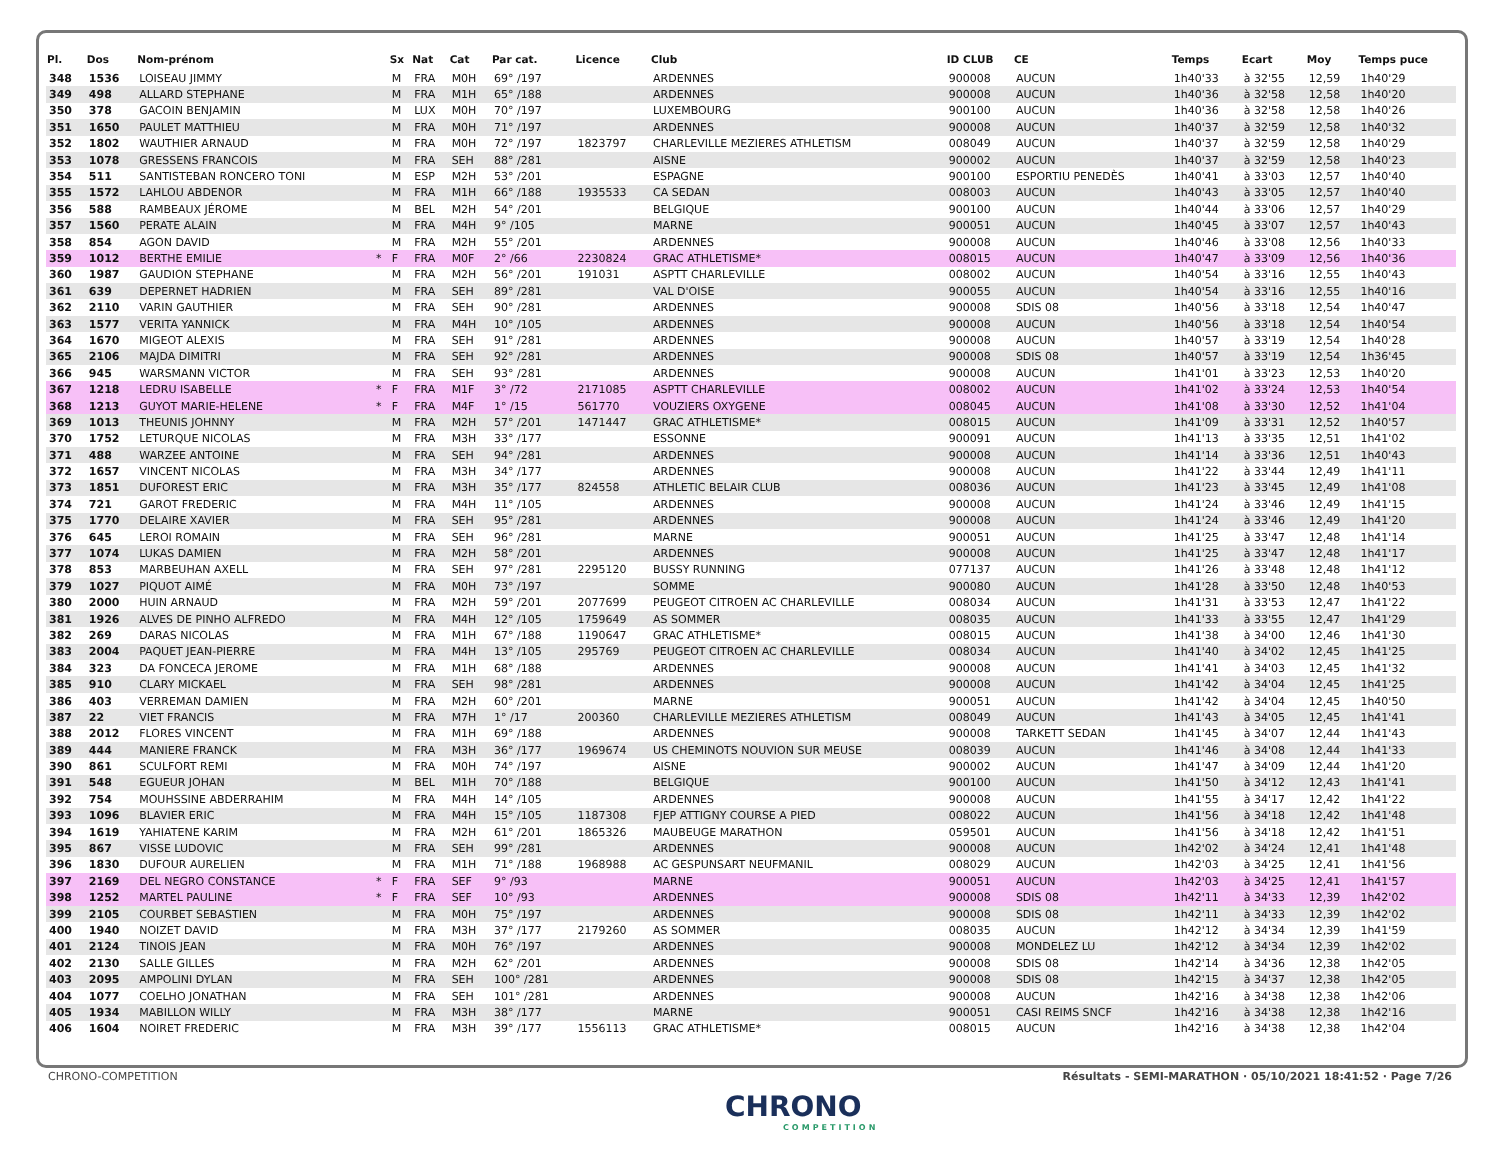| Pl. | Dos | Nom-prénom | | Sx | Nat | Cat | Par cat. | Licence | Club | ID CLUB | CE | Temps | Ecart | Moy | Temps puce |
| --- | --- | --- | --- | --- | --- | --- | --- | --- | --- | --- | --- | --- | --- | --- | --- |
| 348 | 1536 | LOISEAU JIMMY | | M | FRA | M0H | 69° /197 | | ARDENNES | 900008 | AUCUN | 1h40'33 | à 32'55 | 12,59 | 1h40'29 |
| 349 | 498 | ALLARD STEPHANE | | M | FRA | M1H | 65° /188 | | ARDENNES | 900008 | AUCUN | 1h40'36 | à 32'58 | 12,58 | 1h40'20 |
| 350 | 378 | GACOIN BENJAMIN | | M | LUX | M0H | 70° /197 | | LUXEMBOURG | 900100 | AUCUN | 1h40'36 | à 32'58 | 12,58 | 1h40'26 |
| 351 | 1650 | PAULET MATTHIEU | | M | FRA | M0H | 71° /197 | | ARDENNES | 900008 | AUCUN | 1h40'37 | à 32'59 | 12,58 | 1h40'32 |
| 352 | 1802 | WAUTHIER ARNAUD | | M | FRA | M0H | 72° /197 | 1823797 | CHARLEVILLE MEZIERES ATHLETISM | 008049 | AUCUN | 1h40'37 | à 32'59 | 12,58 | 1h40'29 |
| 353 | 1078 | GRESSENS FRANCOIS | | M | FRA | SEH | 88° /281 | | AISNE | 900002 | AUCUN | 1h40'37 | à 32'59 | 12,58 | 1h40'23 |
| 354 | 511 | SANTISTEBAN RONCERO TONI | | M | ESP | M2H | 53° /201 | | ESPAGNE | 900100 | ESPORTIU PENEDÈS | 1h40'41 | à 33'03 | 12,57 | 1h40'40 |
| 355 | 1572 | LAHLOU ABDENOR | | M | FRA | M1H | 66° /188 | 1935533 | CA SEDAN | 008003 | AUCUN | 1h40'43 | à 33'05 | 12,57 | 1h40'40 |
| 356 | 588 | RAMBEAUX JÉROME | | M | BEL | M2H | 54° /201 | | BELGIQUE | 900100 | AUCUN | 1h40'44 | à 33'06 | 12,57 | 1h40'29 |
| 357 | 1560 | PERATE ALAIN | | M | FRA | M4H | 9° /105 | | MARNE | 900051 | AUCUN | 1h40'45 | à 33'07 | 12,57 | 1h40'43 |
| 358 | 854 | AGON DAVID | | M | FRA | M2H | 55° /201 | | ARDENNES | 900008 | AUCUN | 1h40'46 | à 33'08 | 12,56 | 1h40'33 |
| 359 | 1012 | BERTHE EMILIE | * | F | FRA | M0F | 2° /66 | 2230824 | GRAC ATHLETISME* | 008015 | AUCUN | 1h40'47 | à 33'09 | 12,56 | 1h40'36 |
| 360 | 1987 | GAUDION STEPHANE | | M | FRA | M2H | 56° /201 | 191031 | ASPTT CHARLEVILLE | 008002 | AUCUN | 1h40'54 | à 33'16 | 12,55 | 1h40'43 |
| 361 | 639 | DEPERNET HADRIEN | | M | FRA | SEH | 89° /281 | | VAL D'OISE | 900055 | AUCUN | 1h40'54 | à 33'16 | 12,55 | 1h40'16 |
| 362 | 2110 | VARIN GAUTHIER | | M | FRA | SEH | 90° /281 | | ARDENNES | 900008 | SDIS 08 | 1h40'56 | à 33'18 | 12,54 | 1h40'47 |
| 363 | 1577 | VERITA YANNICK | | M | FRA | M4H | 10° /105 | | ARDENNES | 900008 | AUCUN | 1h40'56 | à 33'18 | 12,54 | 1h40'54 |
| 364 | 1670 | MIGEOT ALEXIS | | M | FRA | SEH | 91° /281 | | ARDENNES | 900008 | AUCUN | 1h40'57 | à 33'19 | 12,54 | 1h40'28 |
| 365 | 2106 | MAJDA DIMITRI | | M | FRA | SEH | 92° /281 | | ARDENNES | 900008 | SDIS 08 | 1h40'57 | à 33'19 | 12,54 | 1h36'45 |
| 366 | 945 | WARSMANN VICTOR | | M | FRA | SEH | 93° /281 | | ARDENNES | 900008 | AUCUN | 1h41'01 | à 33'23 | 12,53 | 1h40'20 |
| 367 | 1218 | LEDRU ISABELLE | * | F | FRA | M1F | 3° /72 | 2171085 | ASPTT CHARLEVILLE | 008002 | AUCUN | 1h41'02 | à 33'24 | 12,53 | 1h40'54 |
| 368 | 1213 | GUYOT MARIE-HELENE | * | F | FRA | M4F | 1° /15 | 561770 | VOUZIERS OXYGENE | 008045 | AUCUN | 1h41'08 | à 33'30 | 12,52 | 1h41'04 |
| 369 | 1013 | THEUNIS JOHNNY | | M | FRA | M2H | 57° /201 | 1471447 | GRAC ATHLETISME* | 008015 | AUCUN | 1h41'09 | à 33'31 | 12,52 | 1h40'57 |
| 370 | 1752 | LETURQUE NICOLAS | | M | FRA | M3H | 33° /177 | | ESSONNE | 900091 | AUCUN | 1h41'13 | à 33'35 | 12,51 | 1h41'02 |
| 371 | 488 | WARZEE ANTOINE | | M | FRA | SEH | 94° /281 | | ARDENNES | 900008 | AUCUN | 1h41'14 | à 33'36 | 12,51 | 1h40'43 |
| 372 | 1657 | VINCENT NICOLAS | | M | FRA | M3H | 34° /177 | | ARDENNES | 900008 | AUCUN | 1h41'22 | à 33'44 | 12,49 | 1h41'11 |
| 373 | 1851 | DUFOREST ERIC | | M | FRA | M3H | 35° /177 | 824558 | ATHLETIC BELAIR CLUB | 008036 | AUCUN | 1h41'23 | à 33'45 | 12,49 | 1h41'08 |
| 374 | 721 | GAROT FREDERIC | | M | FRA | M4H | 11° /105 | | ARDENNES | 900008 | AUCUN | 1h41'24 | à 33'46 | 12,49 | 1h41'15 |
| 375 | 1770 | DELAIRE XAVIER | | M | FRA | SEH | 95° /281 | | ARDENNES | 900008 | AUCUN | 1h41'24 | à 33'46 | 12,49 | 1h41'20 |
| 376 | 645 | LEROI ROMAIN | | M | FRA | SEH | 96° /281 | | MARNE | 900051 | AUCUN | 1h41'25 | à 33'47 | 12,48 | 1h41'14 |
| 377 | 1074 | LUKAS DAMIEN | | M | FRA | M2H | 58° /201 | | ARDENNES | 900008 | AUCUN | 1h41'25 | à 33'47 | 12,48 | 1h41'17 |
| 378 | 853 | MARBEUHAN AXELL | | M | FRA | SEH | 97° /281 | 2295120 | BUSSY RUNNING | 077137 | AUCUN | 1h41'26 | à 33'48 | 12,48 | 1h41'12 |
| 379 | 1027 | PIQUOT AIMÉ | | M | FRA | M0H | 73° /197 | | SOMME | 900080 | AUCUN | 1h41'28 | à 33'50 | 12,48 | 1h40'53 |
| 380 | 2000 | HUIN ARNAUD | | M | FRA | M2H | 59° /201 | 2077699 | PEUGEOT CITROEN AC CHARLEVILLE | 008034 | AUCUN | 1h41'31 | à 33'53 | 12,47 | 1h41'22 |
| 381 | 1926 | ALVES DE PINHO ALFREDO | | M | FRA | M4H | 12° /105 | 1759649 | AS SOMMER | 008035 | AUCUN | 1h41'33 | à 33'55 | 12,47 | 1h41'29 |
| 382 | 269 | DARAS NICOLAS | | M | FRA | M1H | 67° /188 | 1190647 | GRAC ATHLETISME* | 008015 | AUCUN | 1h41'38 | à 34'00 | 12,46 | 1h41'30 |
| 383 | 2004 | PAQUET JEAN-PIERRE | | M | FRA | M4H | 13° /105 | 295769 | PEUGEOT CITROEN AC CHARLEVILLE | 008034 | AUCUN | 1h41'40 | à 34'02 | 12,45 | 1h41'25 |
| 384 | 323 | DA FONCECA JEROME | | M | FRA | M1H | 68° /188 | | ARDENNES | 900008 | AUCUN | 1h41'41 | à 34'03 | 12,45 | 1h41'32 |
| 385 | 910 | CLARY MICKAEL | | M | FRA | SEH | 98° /281 | | ARDENNES | 900008 | AUCUN | 1h41'42 | à 34'04 | 12,45 | 1h41'25 |
| 386 | 403 | VERREMAN DAMIEN | | M | FRA | M2H | 60° /201 | | MARNE | 900051 | AUCUN | 1h41'42 | à 34'04 | 12,45 | 1h40'50 |
| 387 | 22 | VIET FRANCIS | | M | FRA | M7H | 1° /17 | 200360 | CHARLEVILLE MEZIERES ATHLETISM | 008049 | AUCUN | 1h41'43 | à 34'05 | 12,45 | 1h41'41 |
| 388 | 2012 | FLORES VINCENT | | M | FRA | M1H | 69° /188 | | ARDENNES | 900008 | TARKETT SEDAN | 1h41'45 | à 34'07 | 12,44 | 1h41'43 |
| 389 | 444 | MANIERE FRANCK | | M | FRA | M3H | 36° /177 | 1969674 | US CHEMINOTS NOUVION SUR MEUSE | 008039 | AUCUN | 1h41'46 | à 34'08 | 12,44 | 1h41'33 |
| 390 | 861 | SCULFORT REMI | | M | FRA | M0H | 74° /197 | | AISNE | 900002 | AUCUN | 1h41'47 | à 34'09 | 12,44 | 1h41'20 |
| 391 | 548 | EGUEUR JOHAN | | M | BEL | M1H | 70° /188 | | BELGIQUE | 900100 | AUCUN | 1h41'50 | à 34'12 | 12,43 | 1h41'41 |
| 392 | 754 | MOUHSSINE ABDERRAHIM | | M | FRA | M4H | 14° /105 | | ARDENNES | 900008 | AUCUN | 1h41'55 | à 34'17 | 12,42 | 1h41'22 |
| 393 | 1096 | BLAVIER ERIC | | M | FRA | M4H | 15° /105 | 1187308 | FJEP ATTIGNY COURSE A PIED | 008022 | AUCUN | 1h41'56 | à 34'18 | 12,42 | 1h41'48 |
| 394 | 1619 | YAHIATENE KARIM | | M | FRA | M2H | 61° /201 | 1865326 | MAUBEUGE MARATHON | 059501 | AUCUN | 1h41'56 | à 34'18 | 12,42 | 1h41'51 |
| 395 | 867 | VISSE LUDOVIC | | M | FRA | SEH | 99° /281 | | ARDENNES | 900008 | AUCUN | 1h42'02 | à 34'24 | 12,41 | 1h41'48 |
| 396 | 1830 | DUFOUR AURELIEN | | M | FRA | M1H | 71° /188 | 1968988 | AC GESPUNSART NEUFMANIL | 008029 | AUCUN | 1h42'03 | à 34'25 | 12,41 | 1h41'56 |
| 397 | 2169 | DEL NEGRO CONSTANCE | * | F | FRA | SEF | 9° /93 | | MARNE | 900051 | AUCUN | 1h42'03 | à 34'25 | 12,41 | 1h41'57 |
| 398 | 1252 | MARTEL PAULINE | * | F | FRA | SEF | 10° /93 | | ARDENNES | 900008 | SDIS 08 | 1h42'11 | à 34'33 | 12,39 | 1h42'02 |
| 399 | 2105 | COURBET SEBASTIEN | | M | FRA | M0H | 75° /197 | | ARDENNES | 900008 | SDIS 08 | 1h42'11 | à 34'33 | 12,39 | 1h42'02 |
| 400 | 1940 | NOIZET DAVID | | M | FRA | M3H | 37° /177 | 2179260 | AS SOMMER | 008035 | AUCUN | 1h42'12 | à 34'34 | 12,39 | 1h41'59 |
| 401 | 2124 | TINOIS JEAN | | M | FRA | M0H | 76° /197 | | ARDENNES | 900008 | MONDELEZ LU | 1h42'12 | à 34'34 | 12,39 | 1h42'02 |
| 402 | 2130 | SALLE GILLES | | M | FRA | M2H | 62° /201 | | ARDENNES | 900008 | SDIS 08 | 1h42'14 | à 34'36 | 12,38 | 1h42'05 |
| 403 | 2095 | AMPOLINI DYLAN | | M | FRA | SEH | 100° /281 | | ARDENNES | 900008 | SDIS 08 | 1h42'15 | à 34'37 | 12,38 | 1h42'05 |
| 404 | 1077 | COELHO JONATHAN | | M | FRA | SEH | 101° /281 | | ARDENNES | 900008 | AUCUN | 1h42'16 | à 34'38 | 12,38 | 1h42'06 |
| 405 | 1934 | MABILLON WILLY | | M | FRA | M3H | 38° /177 | | MARNE | 900051 | CASI REIMS SNCF | 1h42'16 | à 34'38 | 12,38 | 1h42'16 |
| 406 | 1604 | NOIRET FREDERIC | | M | FRA | M3H | 39° /177 | 1556113 | GRAC ATHLETISME* | 008015 | AUCUN | 1h42'16 | à 34'38 | 12,38 | 1h42'04 |
CHRONO-COMPETITION Résultats - SEMI-MARATHON · 05/10/2021 18:41:52 · Page 7/26
CHRONO
COMPETITION